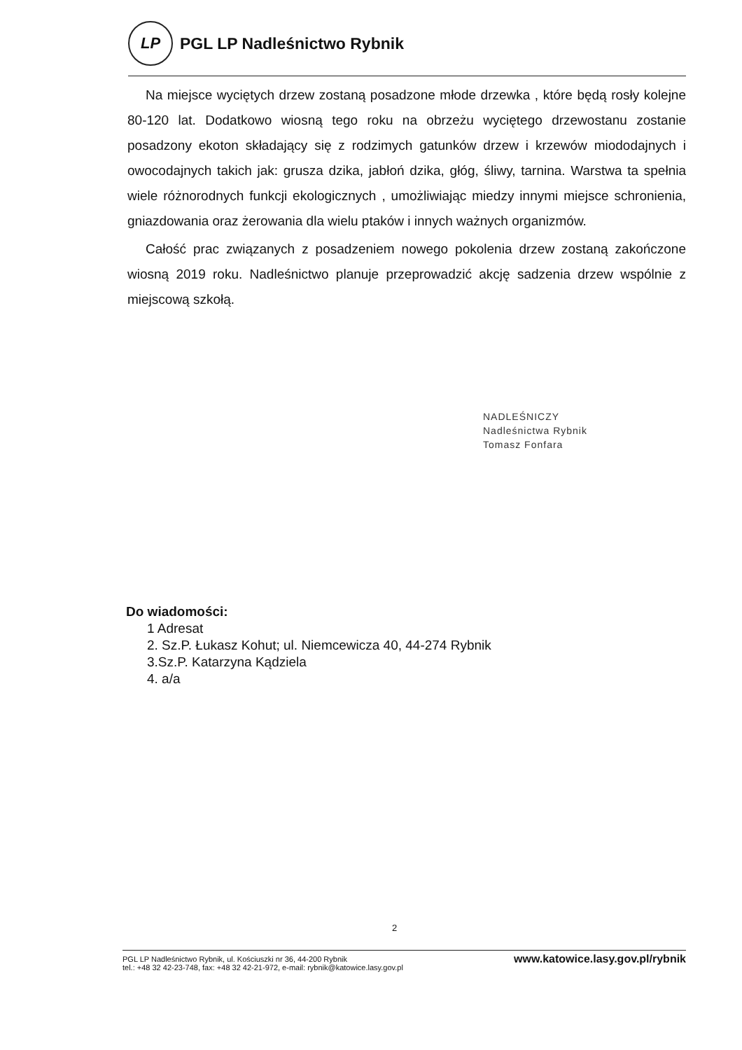LP
PGL LP Nadleśnictwo Rybnik
Na miejsce wyciętych drzew zostaną posadzone młode drzewka , które będą rosły kolejne 80-120 lat. Dodatkowo wiosną tego roku na obrzeżu wyciętego drzewostanu zostanie posadzony ekoton składający się z rodzimych gatunków drzew i krzewów miododajnych i owocodajnych takich jak: grusza dzika, jabłoń dzika, głóg, śliwy, tarnina. Warstwa ta spełnia wiele różnorodnych funkcji ekologicznych , umożliwiając miedzy innymi miejsce schronienia, gniazdowania oraz żerowania dla wielu ptaków i innych ważnych organizmów.
Całość prac związanych z posadzeniem nowego pokolenia drzew zostaną zakończone wiosną 2019 roku. Nadleśnictwo planuje przeprowadzić akcję sadzenia drzew wspólnie z miejscową szkołą.
NADLEŚNICZY
Nadleśnictwa Rybnik
Tomasz Fonfara
Do wiadomości:
1 Adresat
2. Sz.P. Łukasz Kohut; ul. Niemcewicza 40, 44-274 Rybnik
3.Sz.P. Katarzyna Kądziela
4. a/a
2
PGL LP Nadleśnictwo Rybnik, ul. Kościuszki nr 36, 44-200 Rybnik
tel.: +48 32 42-23-748, fax: +48 32 42-21-972, e-mail: rybnik@katowice.lasy.gov.pl
www.katowice.lasy.gov.pl/rybnik